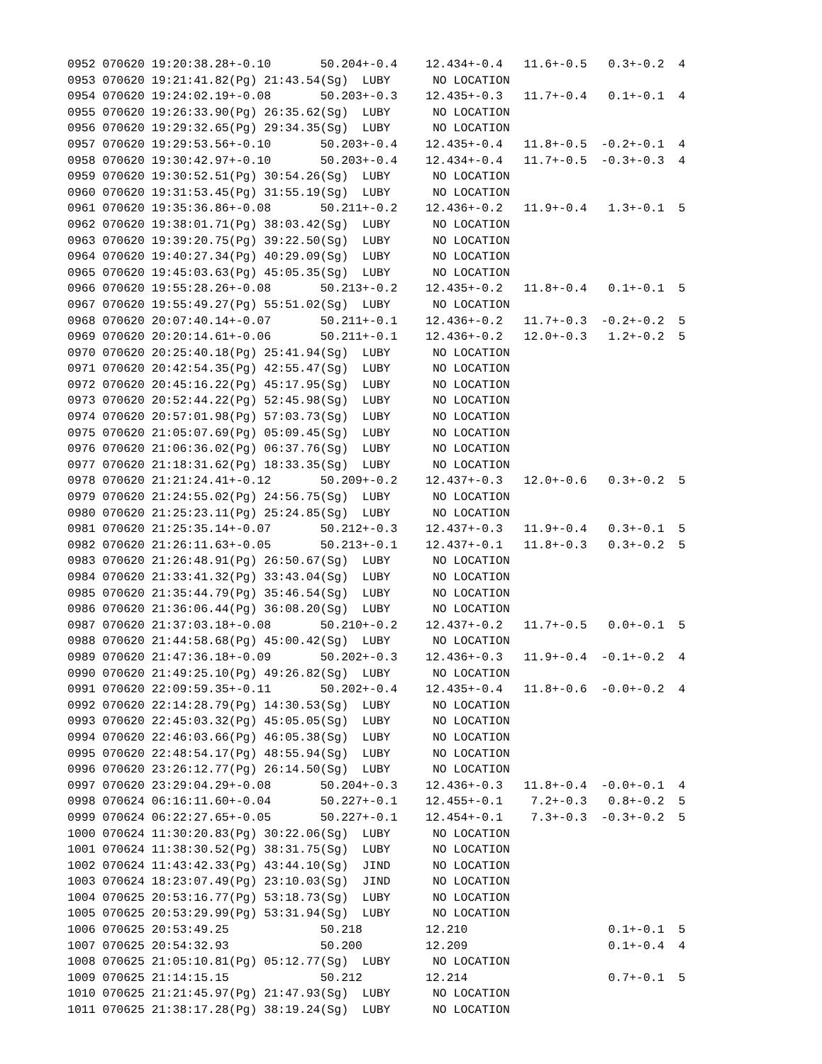0952 070620 19:20:38.28+-0.10       50.204+-0.4    12.434+-0.4   11.6+-0.5   0.3+-0.2  4
0953 070620 19:21:41.82(Pg) 21:43.54(Sg)  LUBY      NO LOCATION
0954 070620 19:24:02.19+-0.08       50.203+-0.3    12.435+-0.3   11.7+-0.4   0.1+-0.1  4
0955 070620 19:26:33.90(Pg) 26:35.62(Sg)  LUBY      NO LOCATION
0956 070620 19:29:32.65(Pg) 29:34.35(Sg)  LUBY      NO LOCATION
0957 070620 19:29:53.56+-0.10       50.203+-0.4    12.435+-0.4   11.8+-0.5  -0.2+-0.1  4
0958 070620 19:30:42.97+-0.10       50.203+-0.4    12.434+-0.4   11.7+-0.5  -0.3+-0.3  4
0959 070620 19:30:52.51(Pg) 30:54.26(Sg)  LUBY      NO LOCATION
0960 070620 19:31:53.45(Pg) 31:55.19(Sg)  LUBY      NO LOCATION
0961 070620 19:35:36.86+-0.08       50.211+-0.2    12.436+-0.2   11.9+-0.4   1.3+-0.1  5
0962 070620 19:38:01.71(Pg) 38:03.42(Sg)  LUBY      NO LOCATION
0963 070620 19:39:20.75(Pg) 39:22.50(Sg)  LUBY      NO LOCATION
0964 070620 19:40:27.34(Pg) 40:29.09(Sg)  LUBY      NO LOCATION
0965 070620 19:45:03.63(Pg) 45:05.35(Sg)  LUBY      NO LOCATION
0966 070620 19:55:28.26+-0.08       50.213+-0.2    12.435+-0.2   11.8+-0.4   0.1+-0.1  5
0967 070620 19:55:49.27(Pg) 55:51.02(Sg)  LUBY      NO LOCATION
0968 070620 20:07:40.14+-0.07       50.211+-0.1    12.436+-0.2   11.7+-0.3  -0.2+-0.2  5
0969 070620 20:20:14.61+-0.06       50.211+-0.1    12.436+-0.2   12.0+-0.3   1.2+-0.2  5
0970 070620 20:25:40.18(Pg) 25:41.94(Sg)  LUBY      NO LOCATION
0971 070620 20:42:54.35(Pg) 42:55.47(Sg)  LUBY      NO LOCATION
0972 070620 20:45:16.22(Pg) 45:17.95(Sg)  LUBY      NO LOCATION
0973 070620 20:52:44.22(Pg) 52:45.98(Sg)  LUBY      NO LOCATION
0974 070620 20:57:01.98(Pg) 57:03.73(Sg)  LUBY      NO LOCATION
0975 070620 21:05:07.69(Pg) 05:09.45(Sg)  LUBY      NO LOCATION
0976 070620 21:06:36.02(Pg) 06:37.76(Sg)  LUBY      NO LOCATION
0977 070620 21:18:31.62(Pg) 18:33.35(Sg)  LUBY      NO LOCATION
0978 070620 21:21:24.41+-0.12       50.209+-0.2    12.437+-0.3   12.0+-0.6   0.3+-0.2  5
0979 070620 21:24:55.02(Pg) 24:56.75(Sg)  LUBY      NO LOCATION
0980 070620 21:25:23.11(Pg) 25:24.85(Sg)  LUBY      NO LOCATION
0981 070620 21:25:35.14+-0.07       50.212+-0.3    12.437+-0.3   11.9+-0.4   0.3+-0.1  5
0982 070620 21:26:11.63+-0.05       50.213+-0.1    12.437+-0.1   11.8+-0.3   0.3+-0.2  5
0983 070620 21:26:48.91(Pg) 26:50.67(Sg)  LUBY      NO LOCATION
0984 070620 21:33:41.32(Pg) 33:43.04(Sg)  LUBY      NO LOCATION
0985 070620 21:35:44.79(Pg) 35:46.54(Sg)  LUBY      NO LOCATION
0986 070620 21:36:06.44(Pg) 36:08.20(Sg)  LUBY      NO LOCATION
0987 070620 21:37:03.18+-0.08       50.210+-0.2    12.437+-0.2   11.7+-0.5   0.0+-0.1  5
0988 070620 21:44:58.68(Pg) 45:00.42(Sg)  LUBY      NO LOCATION
0989 070620 21:47:36.18+-0.09       50.202+-0.3    12.436+-0.3   11.9+-0.4  -0.1+-0.2  4
0990 070620 21:49:25.10(Pg) 49:26.82(Sg)  LUBY      NO LOCATION
0991 070620 22:09:59.35+-0.11       50.202+-0.4    12.435+-0.4   11.8+-0.6  -0.0+-0.2  4
0992 070620 22:14:28.79(Pg) 14:30.53(Sg)  LUBY      NO LOCATION
0993 070620 22:45:03.32(Pg) 45:05.05(Sg)  LUBY      NO LOCATION
0994 070620 22:46:03.66(Pg) 46:05.38(Sg)  LUBY      NO LOCATION
0995 070620 22:48:54.17(Pg) 48:55.94(Sg)  LUBY      NO LOCATION
0996 070620 23:26:12.77(Pg) 26:14.50(Sg)  LUBY      NO LOCATION
0997 070620 23:29:04.29+-0.08       50.204+-0.3    12.436+-0.3   11.8+-0.4  -0.0+-0.1  4
0998 070624 06:16:11.60+-0.04       50.227+-0.1    12.455+-0.1    7.2+-0.3   0.8+-0.2  5
0999 070624 06:22:27.65+-0.05       50.227+-0.1    12.454+-0.1    7.3+-0.3  -0.3+-0.2  5
1000 070624 11:30:20.83(Pg) 30:22.06(Sg)  LUBY      NO LOCATION
1001 070624 11:38:30.52(Pg) 38:31.75(Sg)  LUBY      NO LOCATION
1002 070624 11:43:42.33(Pg) 43:44.10(Sg)  JIND      NO LOCATION
1003 070624 18:23:07.49(Pg) 23:10.03(Sg)  JIND      NO LOCATION
1004 070625 20:53:16.77(Pg) 53:18.73(Sg)  LUBY      NO LOCATION
1005 070625 20:53:29.99(Pg) 53:31.94(Sg)  LUBY      NO LOCATION
1006 070625 20:53:49.25             50.218         12.210                    0.1+-0.1  5
1007 070625 20:54:32.93             50.200         12.209                    0.1+-0.4  4
1008 070625 21:05:10.81(Pg) 05:12.77(Sg)  LUBY      NO LOCATION
1009 070625 21:14:15.15             50.212         12.214                    0.7+-0.1  5
1010 070625 21:21:45.97(Pg) 21:47.93(Sg)  LUBY      NO LOCATION
1011 070625 21:38:17.28(Pg) 38:19.24(Sg)  LUBY      NO LOCATION